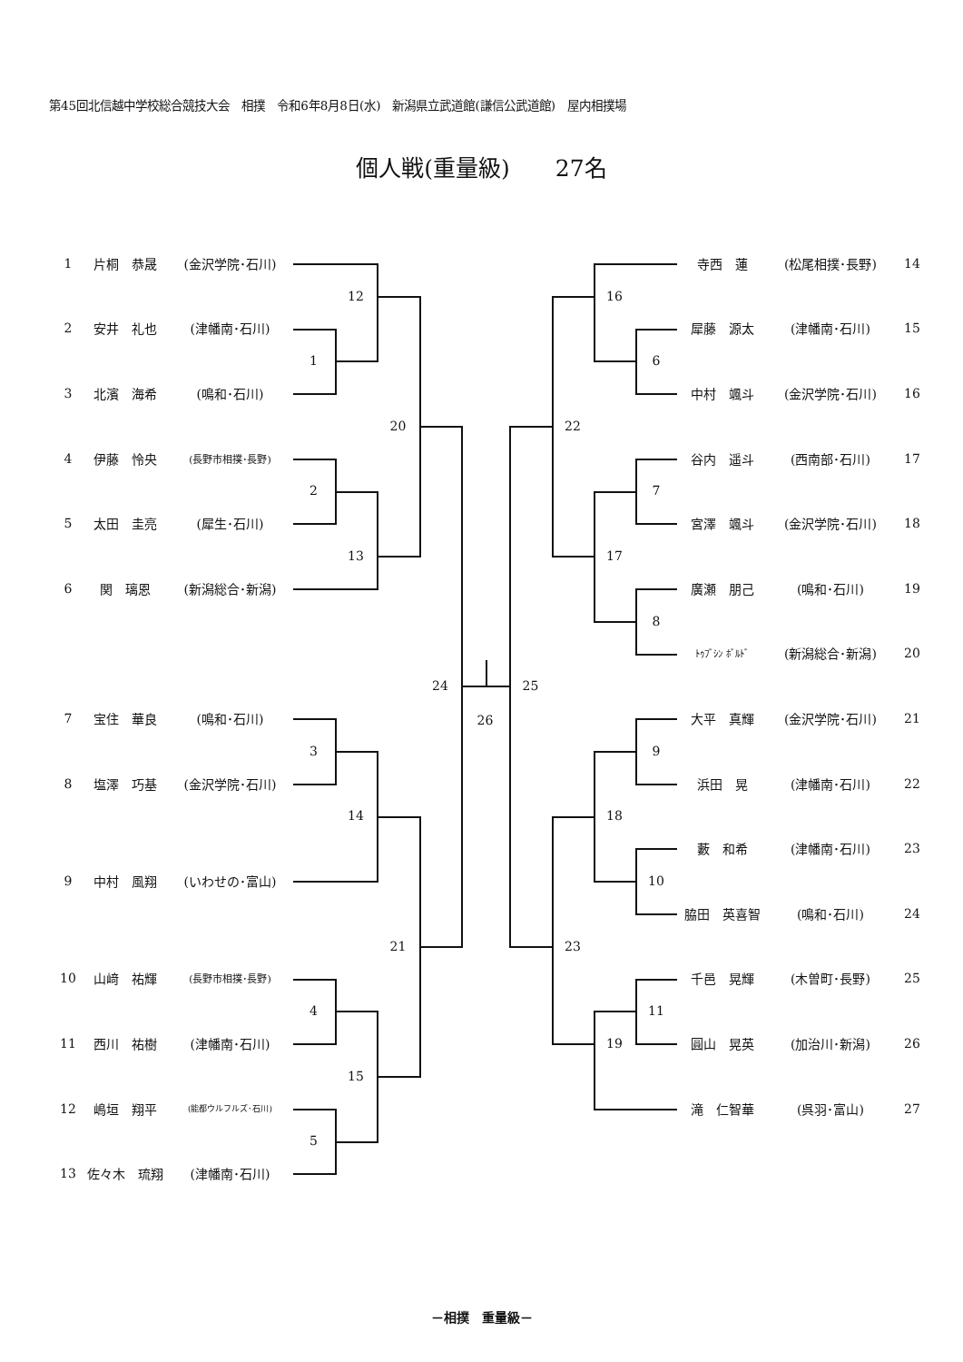第45回北信越中学校総合競技大会　相撲　令和6年8月8日(水)　新潟県立武道館(謙信公武道館)　屋内相撲場
個人戦(重量級)　　27名
1
片桐　恭晟
(金沢学院･石川)
12
2
安井　礼也
(津幡南･石川)
1
3
北濱　海希
(鳴和･石川)
20
4
伊藤　怜央
(長野市相撲･長野)
2
5
太田　圭亮
(犀生･石川)
13
6
関　璃恩
(新潟総合･新潟)
24
7
宝住　華良
(鳴和･石川)
3
8
塩澤　巧基
(金沢学院･石川)
14
9
中村　風翔
(いわせの･富山)
21
10
山﨑　祐輝
(長野市相撲･長野)
4
11
西川　祐樹
(津幡南･石川)
15
12
嶋垣　翔平
(能都ウルフルズ･石川)
5
13
佐々木　琉翔
(津幡南･石川)
26
寺西　蓮
(松尾相撲･長野)
14
16
犀藤　源太
(津幡南･石川)
15
6
中村　颯斗
(金沢学院･石川)
16
22
谷内　遥斗
(西南部･石川)
17
7
宮澤　颯斗
(金沢学院･石川)
18
17
廣瀬　朋己
(鳴和･石川)
19
8
ﾄｩﾌﾞｼﾝ ﾎﾞﾙﾄﾞ
(新潟総合･新潟)
20
25
大平　真輝
(金沢学院･石川)
21
9
浜田　晃
(津幡南･石川)
22
18
藪　和希
(津幡南･石川)
23
10
脇田　英喜智
(鳴和･石川)
24
23
千邑　晃輝
(木曽町･長野)
25
11
19
圓山　晃英
(加治川･新潟)
26
滝　仁智華
(呉羽･富山)
27
－相撲　重量級－